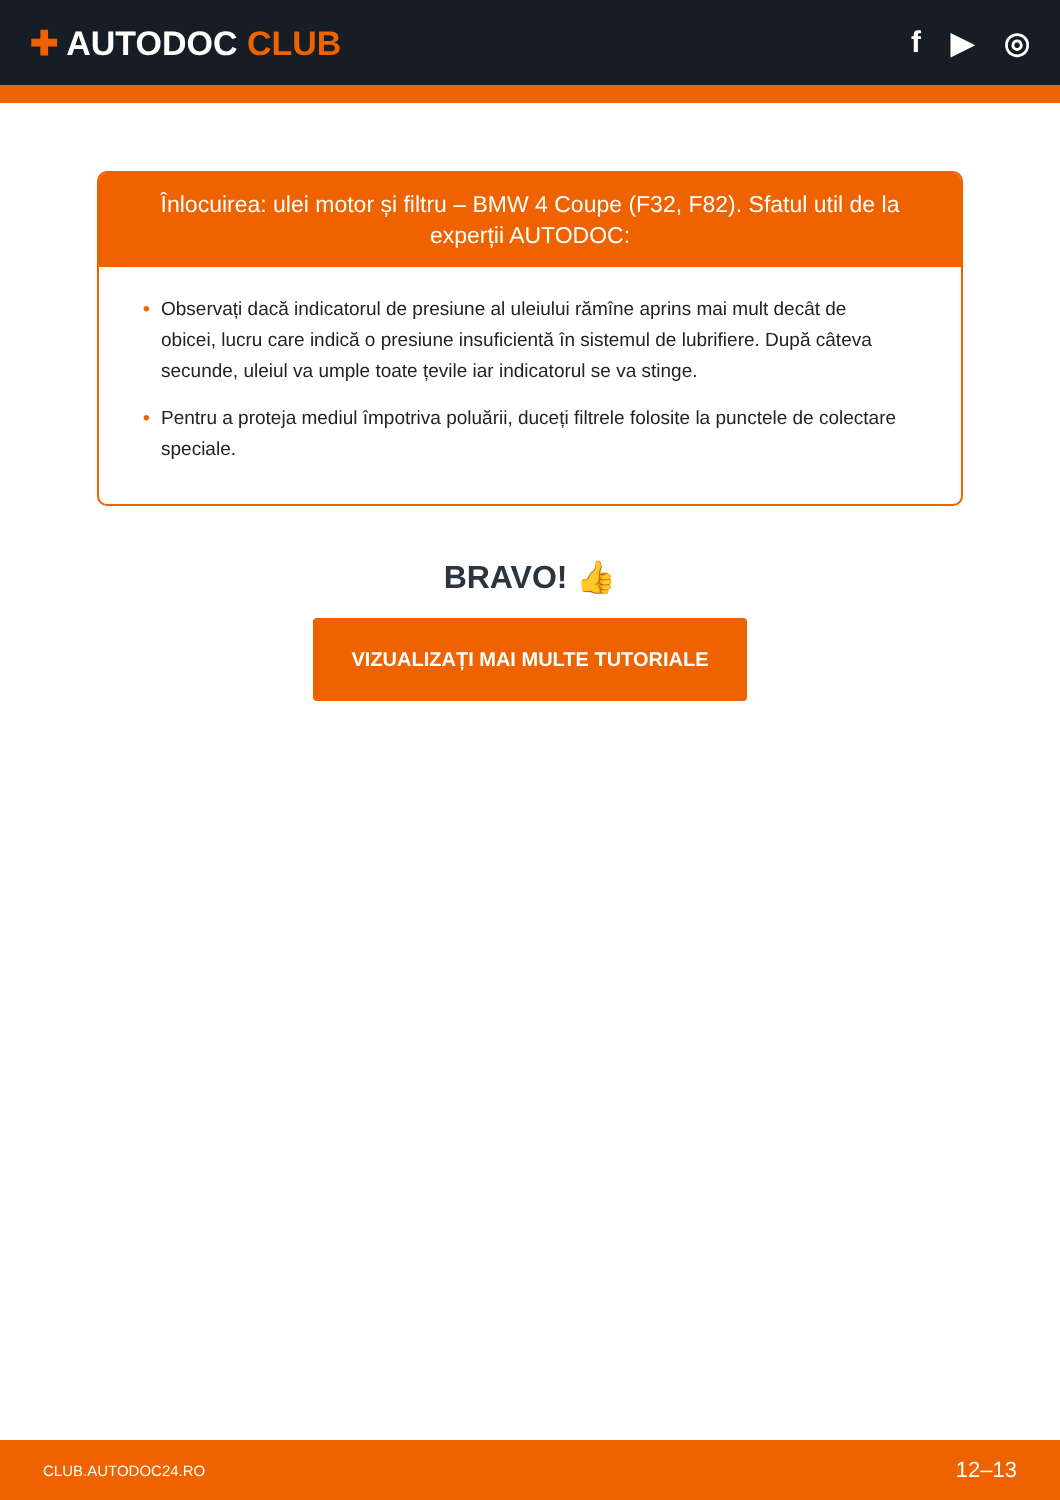✚ AUTODOC CLUB f ▶ ◎
Înlocuirea: ulei motor și filtru – BMW 4 Coupe (F32, F82). Sfatul util de la experții AUTODOC:
• Observați dacă indicatorul de presiune al uleiului rămîne aprins mai mult decât de obicei, lucru care indică o presiune insuficientă în sistemul de lubrifiere. După câteva secunde, uleiul va umple toate țevile iar indicatorul se va stinge.
• Pentru a proteja mediul împotriva poluării, duceți filtrele folosite la punctele de colectare speciale.
BRAVO! 👍
VIZUALIZAȚI MAI MULTE TUTORIALE
CLUB.AUTODOC24.RO 12–13